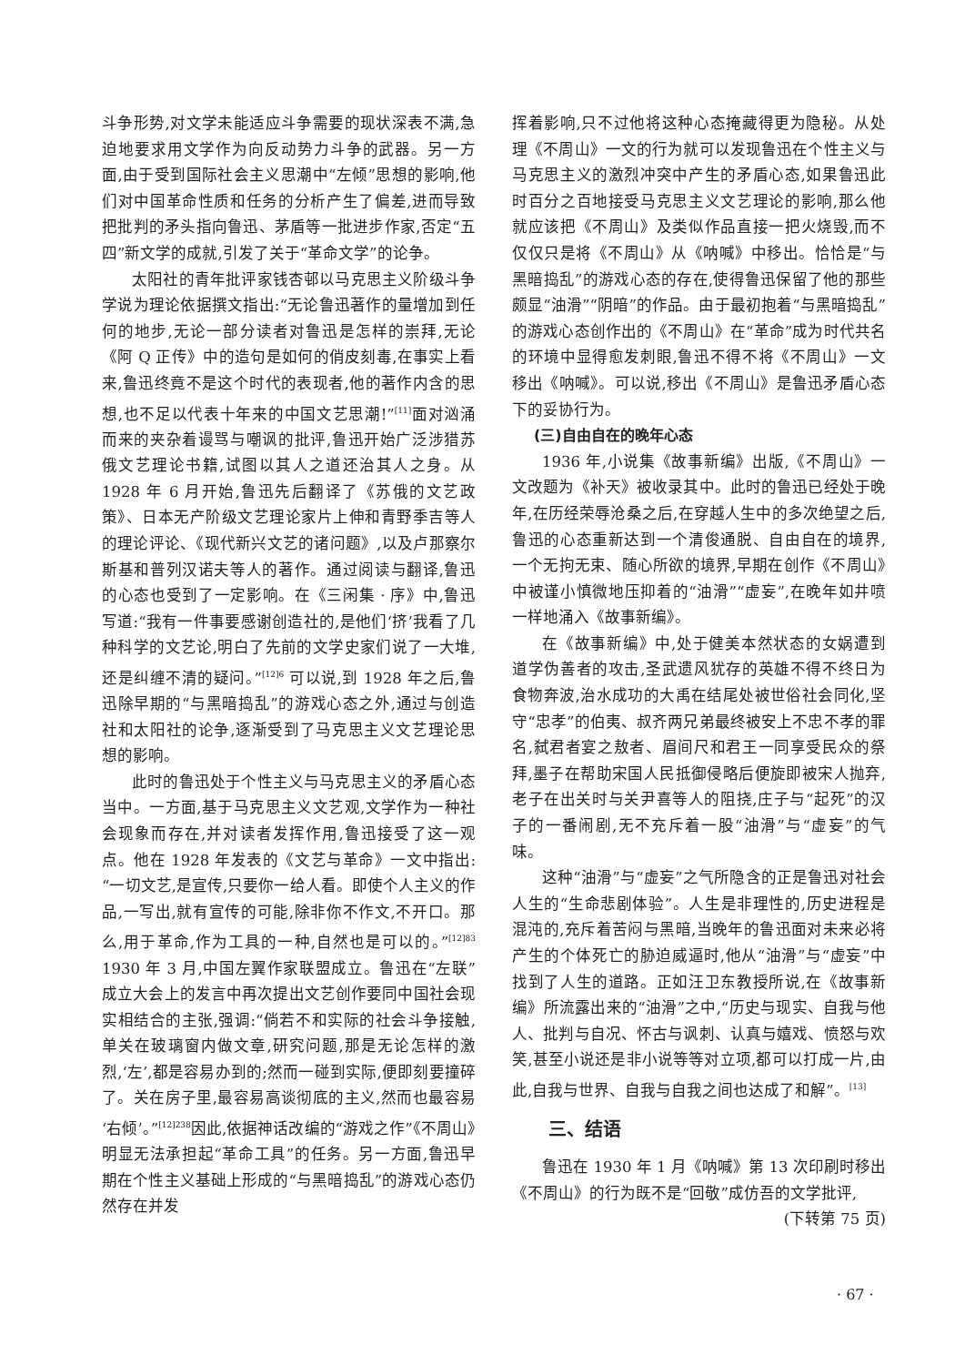斗争形势,对文学未能适应斗争需要的现状深表不满,急迫地要求用文学作为向反动势力斗争的武器。另一方面,由于受到国际社会主义思潮中“左倾”思想的影响,他们对中国革命性质和任务的分析产生了偏差,进而导致把批判的矛头指向鲁迅、茅盾等一批进步作家,否定“五四”新文学的成就,引发了关于“革命文学”的论争。
太阳社的青年批评家钱杏邨以马克思主义阶级斗争学说为理论依据撰文指出:“无论鲁迅著作的量增加到任何的地步,无论一部分读者对鲁迅是怎样的崇拜,无论《阿 Q 正传》中的造句是如何的俏皮刻毒,在事实上看来,鲁迅终竟不是这个时代的表现者,他的著作内含的思想,也不足以代表十年来的中国文艺思潮!”<sup>[11]</sup>面对汹涌而来的夹杂着谩骂与嘲讽的批评,鲁迅开始广泛涉猎苏俄文艺理论书籍,试图以其人之道还治其人之身。从 1928 年 6 月开始,鲁迅先后翻译了《苏俄的文艺政策》、日本无产阶级文艺理论家片上伸和青野季吉等人的理论评论、《现代新兴文艺的诸问题》,以及卢那察尔斯基和普列汉诺夫等人的著作。通过阅读与翻译,鲁迅的心态也受到了一定影响。在《三闲集 · 序》中,鲁迅写道:“我有一件事要感谢创造社的,是他们‘挤’我看了几种科学的文艺论,明白了先前的文学史家们说了一大堆,还是纠缠不清的疑问。”<sup>[12]6</sup> 可以说,到 1928 年之后,鲁迅除早期的“与黑暗捣乱”的游戏心态之外,通过与创造社和太阳社的论争,逐渐受到了马克思主义文艺理论思想的影响。
此时的鲁迅处于个性主义与马克思主义的矛盾心态当中。一方面,基于马克思主义文艺观,文学作为一种社会现象而存在,并对读者发挥作用,鲁迅接受了这一观点。他在 1928 年发表的《文艺与革命》一文中指出:“一切文艺,是宣传,只要你一给人看。即使个人主义的作品,一写出,就有宣传的可能,除非你不作文,不开口。那么,用于革命,作为工具的一种,自然也是可以的。”<sup>[12]83</sup> 1930 年 3 月,中国左翼作家联盟成立。鲁迅在“左联”成立大会上的发言中再次提出文艺创作要同中国社会现实相结合的主张,强调:“倘若不和实际的社会斗争接触,单关在玻璃窗内做文章,研究问题,那是无论怎样的激烈,‘左’,都是容易办到的;然而一碰到实际,便即刻要撞碎了。关在房子里,最容易高谈彻底的主义,然而也最容易‘右倾’。”<sup>[12]238</sup>因此,依据神话改编的“游戏之作”《不周山》明显无法承担起“革命工具”的任务。另一方面,鲁迅早期在个性主义基础上形成的“与黑暗捣乱”的游戏心态仍然存在并发
挥着影响,只不过他将这种心态掩藏得更为隐秘。从处理《不周山》一文的行为就可以发现鲁迅在个性主义与马克思主义的激烈冲突中产生的矛盾心态,如果鲁迅此时百分之百地接受马克思主义文艺理论的影响,那么他就应该把《不周山》及类似作品直接一把火烧毁,而不仅仅只是将《不周山》从《呐喊》中移出。恰恰是“与黑暗捣乱”的游戏心态的存在,使得鲁迅保留了他的那些颇显“油滑”“阴暗”的作品。由于最初抱着“与黑暗捣乱”的游戏心态创作出的《不周山》在“革命”成为时代共名的环境中显得愈发刺眼,鲁迅不得不将《不周山》一文移出《呐喊》。可以说,移出《不周山》是鲁迅矛盾心态下的妥协行为。
(三)自由自在的晚年心态
1936 年,小说集《故事新编》出版,《不周山》一文改题为《补天》被收录其中。此时的鲁迅已经处于晚年,在历经荣辱沧桑之后,在穿越人生中的多次绝望之后,鲁迅的心态重新达到一个清俊通脱、自由自在的境界,一个无拘无束、随心所欲的境界,早期在创作《不周山》中被谨小慎微地压抑着的“油滑”“虚妄”,在晚年如井喷一样地涌入《故事新编》。
在《故事新编》中,处于健美本然状态的女娲遭到道学伪善者的攻击,圣武遗风犹存的英雄不得不终日为食物奔波,治水成功的大禹在结尾处被世俗社会同化,坚守“忠孝”的伯夷、叔齐两兄弟最终被安上不忠不孝的罪名,弑君者宴之敖者、眉间尺和君王一同享受民众的祭拜,墨子在帮助宋国人民抵御侵略后便旋即被宋人抛弃,老子在出关时与关尹喜等人的阻挠,庄子与“起死”的汉子的一番闹剧,无不充斥着一股“油滑”与“虚妄”的气味。
这种“油滑”与“虚妄”之气所隐含的正是鲁迅对社会人生的“生命悲剧体验”。人生是非理性的,历史进程是混沌的,充斥着苦闷与黑暗,当晚年的鲁迅面对未来必将产生的个体死亡的胁迫威逼时,他从“油滑”与“虚妄”中找到了人生的道路。正如汪卫东教授所说,在《故事新编》所流露出来的“油滑”之中,“历史与现实、自我与他人、批判与自况、怀古与讽刺、认真与嬉戏、愤怒与欢笑,甚至小说还是非小说等等对立项,都可以打成一片,由此,自我与世界、自我与自我之间也达成了和解”。<sup>[13]</sup>
三、结语
鲁迅在 1930 年 1 月《呐喊》第 13 次印刷时移出《不周山》的行为既不是“回敬”成仿吾的文学批评,
(下转第 75 页)
· 67 ·